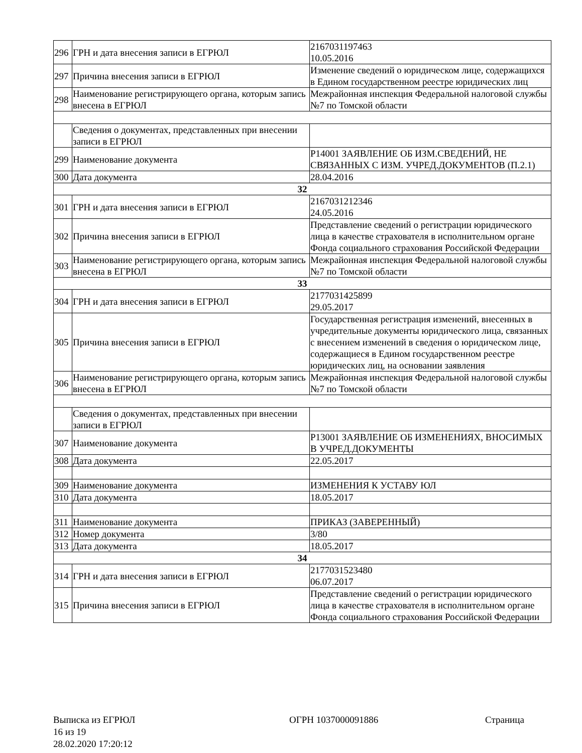| 296 | ГРН и дата внесения записи в ЕГРЮЛ | 2167031197463 10.05.2016 |
| 297 | Причина внесения записи в ЕГРЮЛ | Изменение сведений о юридическом лице, содержащихся в Едином государственном реестре юридических лиц |
| 298 | Наименование регистрирующего органа, которым запись внесена в ЕГРЮЛ | Межрайонная инспекция Федеральной налоговой службы №7 по Томской области |
| | Сведения о документах, представленных при внесении записи в ЕГРЮЛ | |
| 299 | Наименование документа | Р14001 ЗАЯВЛЕНИЕ ОБ ИЗМ.СВЕДЕНИЙ, НЕ СВЯЗАННЫХ С ИЗМ. УЧРЕД.ДОКУМЕНТОВ (П.2.1) |
| 300 | Дата документа | 28.04.2016 |
| 32 | | |
| 301 | ГРН и дата внесения записи в ЕГРЮЛ | 2167031212346 24.05.2016 |
| 302 | Причина внесения записи в ЕГРЮЛ | Представление сведений о регистрации юридического лица в качестве страхователя в исполнительном органе Фонда социального страхования Российской Федерации |
| 303 | Наименование регистрирующего органа, которым запись внесена в ЕГРЮЛ | Межрайонная инспекция Федеральной налоговой службы №7 по Томской области |
| 33 | | |
| 304 | ГРН и дата внесения записи в ЕГРЮЛ | 2177031425899 29.05.2017 |
| 305 | Причина внесения записи в ЕГРЮЛ | Государственная регистрация изменений, внесенных в учредительные документы юридического лица, связанных с внесением изменений в сведения о юридическом лице, содержащиеся в Едином государственном реестре юридических лиц, на основании заявления |
| 306 | Наименование регистрирующего органа, которым запись внесена в ЕГРЮЛ | Межрайонная инспекция Федеральной налоговой службы №7 по Томской области |
| | Сведения о документах, представленных при внесении записи в ЕГРЮЛ | |
| 307 | Наименование документа | Р13001 ЗАЯВЛЕНИЕ ОБ ИЗМЕНЕНИЯХ, ВНОСИМЫХ В УЧРЕД.ДОКУМЕНТЫ |
| 308 | Дата документа | 22.05.2017 |
| 309 | Наименование документа | ИЗМЕНЕНИЯ К УСТАВУ ЮЛ |
| 310 | Дата документа | 18.05.2017 |
| 311 | Наименование документа | ПРИКАЗ (ЗАВЕРЕННЫЙ) |
| 312 | Номер документа | 3/80 |
| 313 | Дата документа | 18.05.2017 |
| 34 | | |
| 314 | ГРН и дата внесения записи в ЕГРЮЛ | 2177031523480 06.07.2017 |
| 315 | Причина внесения записи в ЕГРЮЛ | Представление сведений о регистрации юридического лица в качестве страхователя в исполнительном органе Фонда социального страхования Российской Федерации |
Выписка из ЕГРЮЛ ОГРН 1037000091886 Страница
16 из 19
28.02.2020 17:20:12